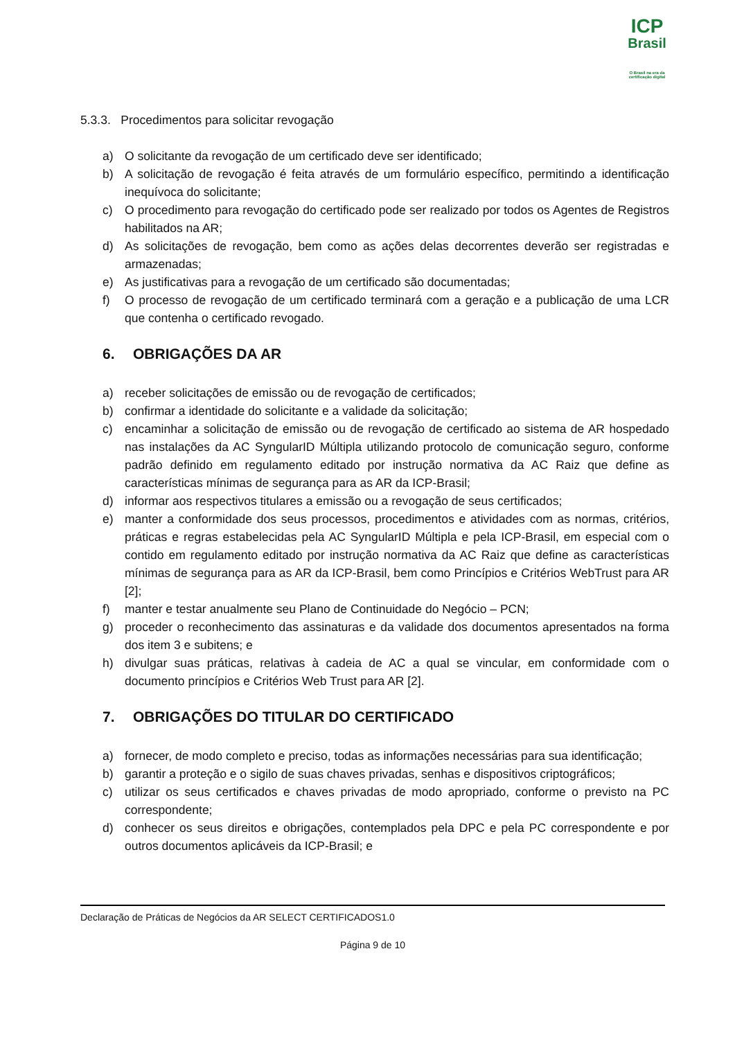ICP
Brasil
O Brasil na era da certificação digital
5.3.3. Procedimentos para solicitar revogação
a) O solicitante da revogação de um certificado deve ser identificado;
b) A solicitação de revogação é feita através de um formulário específico, permitindo a identificação inequívoca do solicitante;
c) O procedimento para revogação do certificado pode ser realizado por todos os Agentes de Registros habilitados na AR;
d) As solicitações de revogação, bem como as ações delas decorrentes deverão ser registradas e armazenadas;
e) As justificativas para a revogação de um certificado são documentadas;
f) O processo de revogação de um certificado terminará com a geração e a publicação de uma LCR que contenha o certificado revogado.
6. OBRIGAÇÕES DA AR
a) receber solicitações de emissão ou de revogação de certificados;
b) confirmar a identidade do solicitante e a validade da solicitação;
c) encaminhar a solicitação de emissão ou de revogação de certificado ao sistema de AR hospedado nas instalações da AC SyngularID Múltipla utilizando protocolo de comunicação seguro, conforme padrão definido em regulamento editado por instrução normativa da AC Raiz que define as características mínimas de segurança para as AR da ICP-Brasil;
d) informar aos respectivos titulares a emissão ou a revogação de seus certificados;
e) manter a conformidade dos seus processos, procedimentos e atividades com as normas, critérios, práticas e regras estabelecidas pela AC SyngularID Múltipla e pela ICP-Brasil, em especial com o contido em regulamento editado por instrução normativa da AC Raiz que define as características mínimas de segurança para as AR da ICP-Brasil, bem como Princípios e Critérios WebTrust para AR [2];
f) manter e testar anualmente seu Plano de Continuidade do Negócio – PCN;
g) proceder o reconhecimento das assinaturas e da validade dos documentos apresentados na forma dos item 3 e subitens; e
h) divulgar suas práticas, relativas à cadeia de AC a qual se vincular, em conformidade com o documento princípios e Critérios Web Trust para AR [2].
7. OBRIGAÇÕES DO TITULAR DO CERTIFICADO
a) fornecer, de modo completo e preciso, todas as informações necessárias para sua identificação;
b) garantir a proteção e o sigilo de suas chaves privadas, senhas e dispositivos criptográficos;
c) utilizar os seus certificados e chaves privadas de modo apropriado, conforme o previsto na PC correspondente;
d) conhecer os seus direitos e obrigações, contemplados pela DPC e pela PC correspondente e por outros documentos aplicáveis da ICP-Brasil; e
Declaração de Práticas de Negócios da AR SELECT CERTIFICADOS1.0
Página 9 de 10